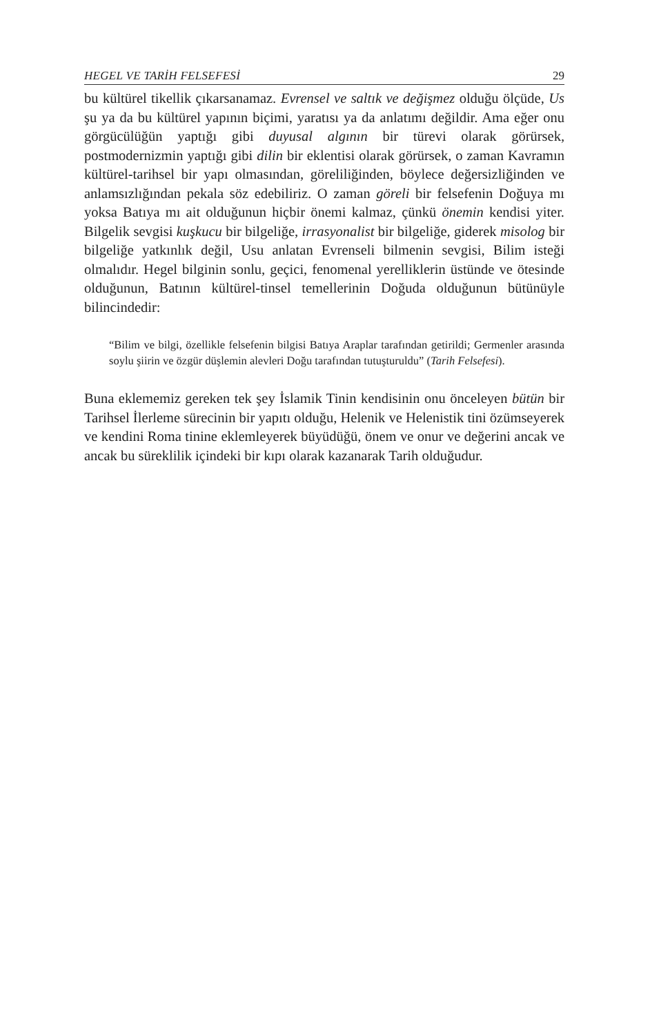HEGEL VE TARİH FELSEFESİ 29
bu kültürel tikellik çıkarsanamaz. Evrensel ve saltık ve değişmez olduğu ölçüde, Us şu ya da bu kültürel yapının biçimi, yaratısı ya da anlatımı değildir. Ama eğer onu görgücülüğün yaptığı gibi duyusal algının bir türevi olarak görürsek, postmodernizmin yaptığı gibi dilin bir eklentisi olarak görürsek, o zaman Kavramın kültürel-tarihsel bir yapı olmasından, göreliliğinden, böylece değersizliğinden ve anlamsızlığından pekala söz edebiliriz. O zaman göreli bir felsefenin Doğuya mı yoksa Batıya mı ait olduğunun hiçbir önemi kalmaz, çünkü önemin kendisi yiter. Bilgelik sevgisi kuşkucu bir bilgeliğe, irrasyonalist bir bilgeliğe, giderek misolog bir bilgeliğe yatkınlık değil, Usu anlatan Evrenseli bilmenin sevgisi, Bilim isteği olmalıdır. Hegel bilginin sonlu, geçici, fenomenal yerelliklerin üstünde ve ötesinde olduğunun, Batının kültürel-tinsel temellerinin Doğuda olduğunun bütünüyle bilincindedir:
“Bilim ve bilgi, özellikle felsefenin bilgisi Batıya Araplar tarafından getirildi; Germenler arasında soylu şiirin ve özgür düşlemin alevleri Doğu tarafından tutuşturuldu” (Tarih Felsefesi).
Buna eklememiz gereken tek şey İslamik Tinin kendisinin onu önceleyen bütün bir Tarihsel İlerleme sürecinin bir yapıtı olduğu, Helenik ve Helenistik tini özümseyerek ve kendini Roma tinine eklemleyerek büyüdüğü, önem ve onur ve değerini ancak ve ancak bu süreklilik içindeki bir kıpı olarak kazanarak Tarih olduğudur.